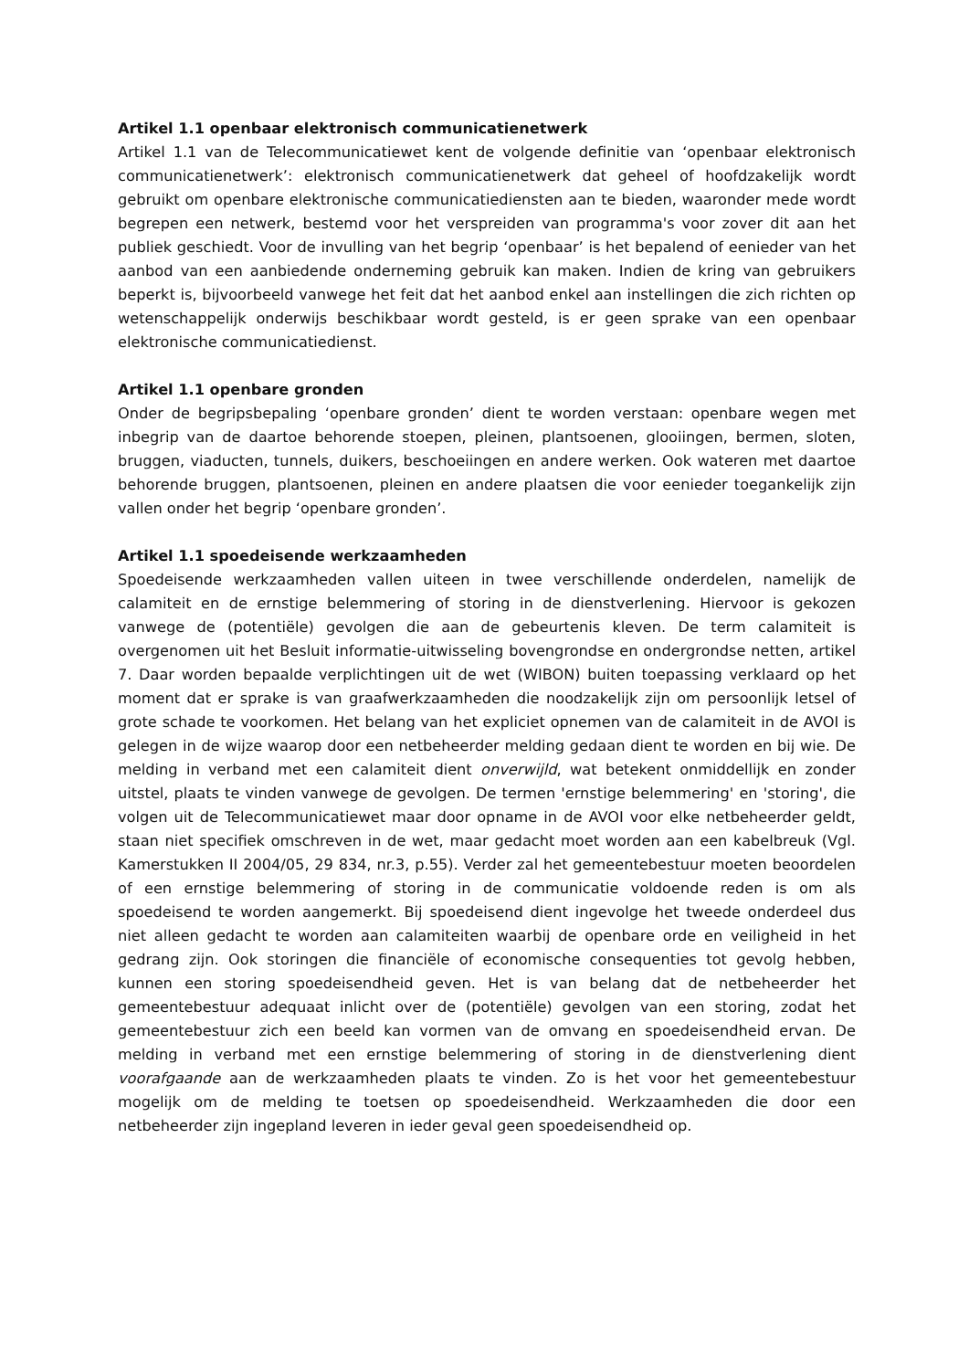Artikel 1.1 openbaar elektronisch communicatienetwerk
Artikel 1.1 van de Telecommunicatiewet kent de volgende definitie van ‘openbaar elektronisch communicatienetwerk’: elektronisch communicatienetwerk dat geheel of hoofdzakelijk wordt gebruikt om openbare elektronische communicatiediensten aan te bieden, waaronder mede wordt begrepen een netwerk, bestemd voor het verspreiden van programma's voor zover dit aan het publiek geschiedt. Voor de invulling van het begrip ‘openbaar’ is het bepalend of eenieder van het aanbod van een aanbiedende onderneming gebruik kan maken. Indien de kring van gebruikers beperkt is, bijvoorbeeld vanwege het feit dat het aanbod enkel aan instellingen die zich richten op wetenschappelijk onderwijs beschikbaar wordt gesteld, is er geen sprake van een openbaar elektronische communicatiedienst.
Artikel 1.1 openbare gronden
Onder de begripsbepaling ‘openbare gronden’ dient te worden verstaan: openbare wegen met inbegrip van de daartoe behorende stoepen, pleinen, plantsoenen, glooiingen, bermen, sloten, bruggen, viaducten, tunnels, duikers, beschoeiingen en andere werken. Ook wateren met daartoe behorende bruggen, plantsoenen, pleinen en andere plaatsen die voor eenieder toegankelijk zijn vallen onder het begrip ‘openbare gronden’.
Artikel 1.1 spoedeisende werkzaamheden
Spoedeisende werkzaamheden vallen uiteen in twee verschillende onderdelen, namelijk de calamiteit en de ernstige belemmering of storing in de dienstverlening. Hiervoor is gekozen vanwege de (potentiële) gevolgen die aan de gebeurtenis kleven. De term calamiteit is overgenomen uit het Besluit informatie-uitwisseling bovengrondse en ondergrondse netten, artikel 7. Daar worden bepaalde verplichtingen uit de wet (WIBON) buiten toepassing verklaard op het moment dat er sprake is van graafwerkzaamheden die noodzakelijk zijn om persoonlijk letsel of grote schade te voorkomen. Het belang van het expliciet opnemen van de calamiteit in de AVOI is gelegen in de wijze waarop door een netbeheerder melding gedaan dient te worden en bij wie. De melding in verband met een calamiteit dient onverwijld, wat betekent onmiddellijk en zonder uitstel, plaats te vinden vanwege de gevolgen. De termen 'ernstige belemmering' en 'storing', die volgen uit de Telecommunicatiewet maar door opname in de AVOI voor elke netbeheerder geldt, staan niet specifiek omschreven in de wet, maar gedacht moet worden aan een kabelbreuk (Vgl. Kamerstukken II 2004/05, 29 834, nr.3, p.55). Verder zal het gemeentebestuur moeten beoordelen of een ernstige belemmering of storing in de communicatie voldoende reden is om als spoedeisend te worden aangemerkt. Bij spoedeisend dient ingevolge het tweede onderdeel dus niet alleen gedacht te worden aan calamiteiten waarbij de openbare orde en veiligheid in het gedrang zijn. Ook storingen die financiële of economische consequenties tot gevolg hebben, kunnen een storing spoedeisendheid geven. Het is van belang dat de netbeheerder het gemeentebestuur adequaat inlicht over de (potentiële) gevolgen van een storing, zodat het gemeentebestuur zich een beeld kan vormen van de omvang en spoedeisendheid ervan. De melding in verband met een ernstige belemmering of storing in de dienstverlening dient voorafgaande aan de werkzaamheden plaats te vinden. Zo is het voor het gemeentebestuur mogelijk om de melding te toetsen op spoedeisendheid. Werkzaamheden die door een netbeheerder zijn ingepland leveren in ieder geval geen spoedeisendheid op.